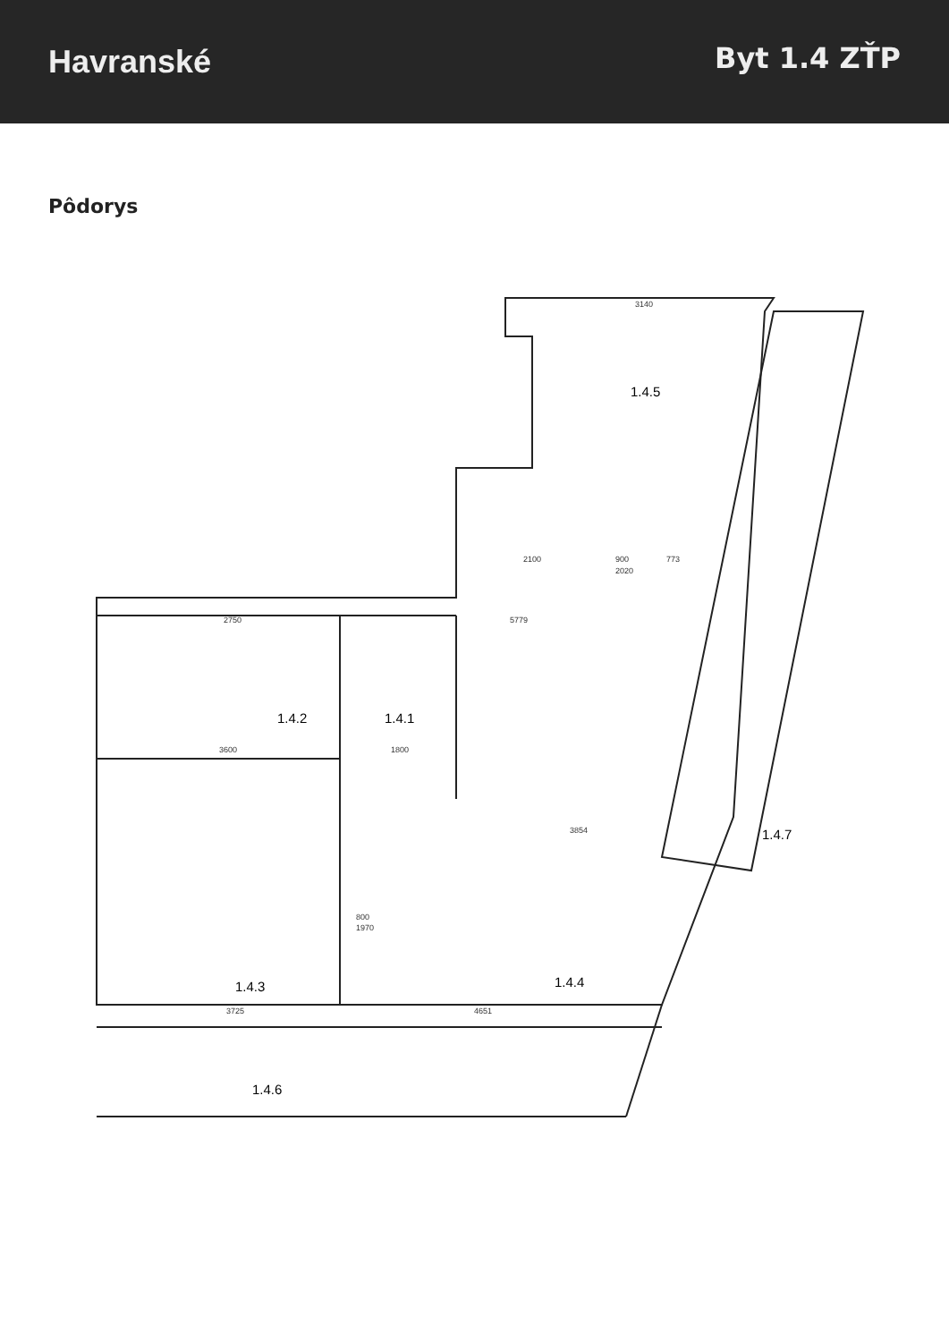Havranské
Byt 1.4 ZŤP
Pôdorys
1.4.5
1.4.2
1.4.1
1.4.3
1.4.4
1.4.7
1.4.6
3140
2100
900
2020
773
2750
5779
3600
1800
3854
3725
4651
800
1970